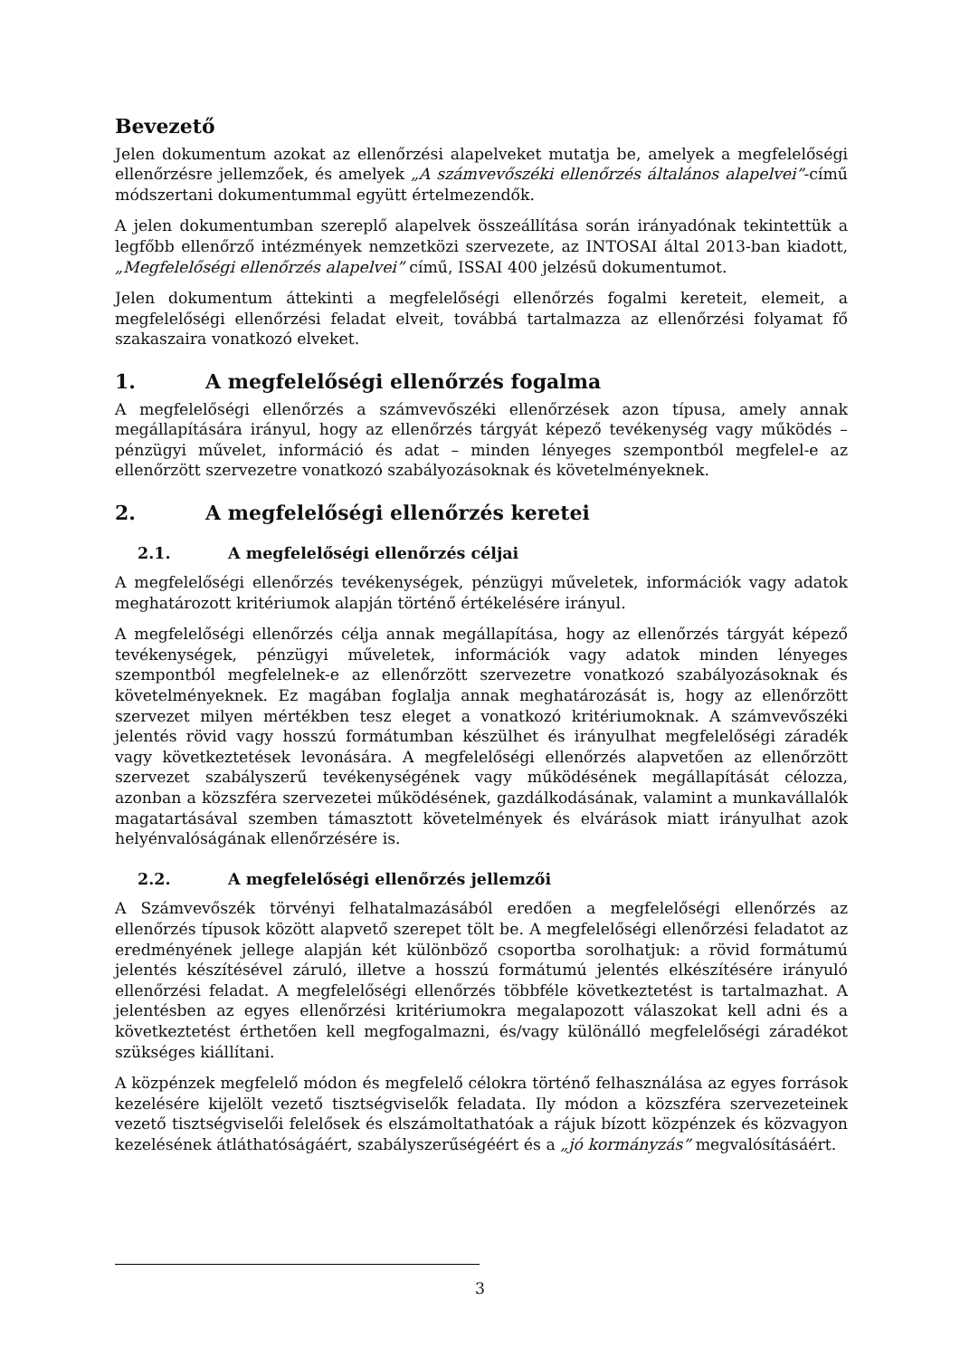Bevezető
Jelen dokumentum azokat az ellenőrzési alapelveket mutatja be, amelyek a megfelelőségi ellenőrzésre jellemzőek, és amelyek „A számvevőszéki ellenőrzés általános alapelvei”-című módszertani dokumentummal együtt értelmezendők.
A jelen dokumentumban szereplő alapelvek összeállítása során irányadónak tekintettük a legfőbb ellenőrző intézmények nemzetközi szervezete, az INTOSAI által 2013-ban kiadott, „Megfelelőségi ellenőrzés alapelvei” című, ISSAI 400 jelzésű dokumentumot.
Jelen dokumentum áttekinti a megfelelőségi ellenőrzés fogalmi kereteit, elemeit, a megfelelőségi ellenőrzési feladat elveit, továbbá tartalmazza az ellenőrzési folyamat fő szakaszaira vonatkozó elveket.
1. A megfelelőségi ellenőrzés fogalma
A megfelelőségi ellenőrzés a számvevőszéki ellenőrzések azon típusa, amely annak megállapítására irányul, hogy az ellenőrzés tárgyát képező tevékenység vagy működés – pénzügyi művelet, információ és adat – minden lényeges szempontból megfelel-e az ellenőrzött szervezetre vonatkozó szabályozásoknak és követelményeknek.
2. A megfelelőségi ellenőrzés keretei
2.1. A megfelelőségi ellenőrzés céljai
A megfelelőségi ellenőrzés tevékenységek, pénzügyi műveletek, információk vagy adatok meghatározott kritériumok alapján történő értékelésére irányul.
A megfelelőségi ellenőrzés célja annak megállapítása, hogy az ellenőrzés tárgyát képező tevékenységek, pénzügyi műveletek, információk vagy adatok minden lényeges szempontból megfelelnek-e az ellenőrzött szervezetre vonatkozó szabályozásoknak és követelményeknek. Ez magában foglalja annak meghatározását is, hogy az ellenőrzött szervezet milyen mértékben tesz eleget a vonatkozó kritériumoknak. A számvevőszéki jelentés rövid vagy hosszú formátumban készülhet és irányulhat megfelelőségi záradék vagy következtetések levonására. A megfelelőségi ellenőrzés alapvetően az ellenőrzött szervezet szabályszerű tevékenységének vagy működésének megállapítását célozza, azonban a közszféra szervezetei működésének, gazdálkodásának, valamint a munkavállalók magatartásával szemben támasztott követelmények és elvárások miatt irányulhat azok helyénvalóságának ellenőrzésére is.
2.2. A megfelelőségi ellenőrzés jellemzői
A Számvevőszék törvényi felhatalmazásából eredően a megfelelőségi ellenőrzés az ellenőrzés típusok között alapvető szerepet tölt be. A megfelelőségi ellenőrzési feladatot az eredményének jellege alapján két különböző csoportba sorolhatjuk: a rövid formátumú jelentés készítésével záruló, illetve a hosszú formátumú jelentés elkészítésére irányuló ellenőrzési feladat. A megfelelőségi ellenőrzés többféle következtetést is tartalmazhat. A jelentésben az egyes ellenőrzési kritériumokra megalapozott válaszokat kell adni és a következtetést érthetően kell megfogalmazni, és/vagy különálló megfelelőségi záradékot szükséges kiállítani.
A közpénzek megfelelő módon és megfelelő célokra történő felhasználása az egyes források kezelésére kijelölt vezető tisztségviselők feladata. Ily módon a közszféra szervezeteinek vezető tisztségviselői felelősek és elszámoltathatóak a rájuk bízott közpénzek és közvagyon kezelésének átláthatóságáért, szabályszerűségéért és a „jó kormányzás” megvalósításáért.
3